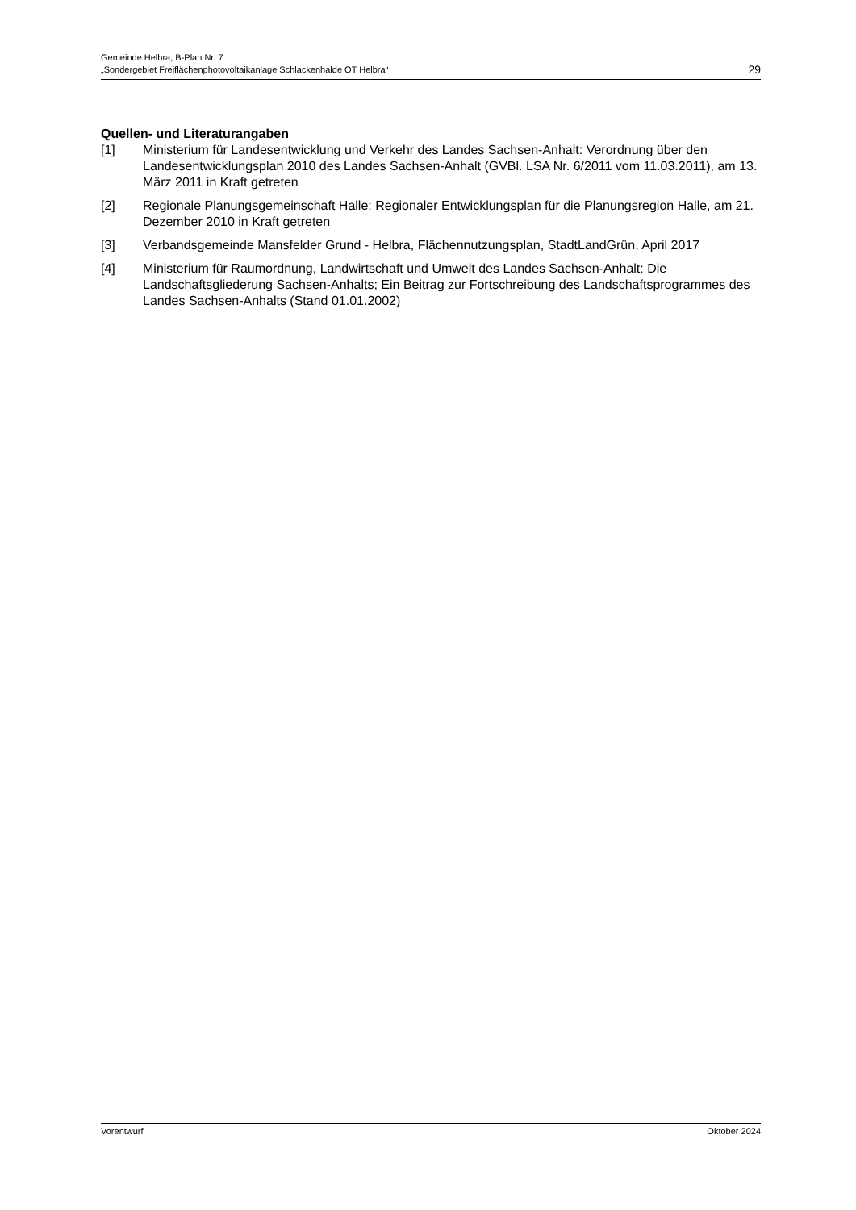Gemeinde Helbra, B-Plan Nr. 7
„Sondergebiet Freiflächenphotovoltaikanlage Schlackenhalde OT Helbra“29
Quellen- und Literaturangaben
[1] Ministerium für Landesentwicklung und Verkehr des Landes Sachsen-Anhalt: Verordnung über den Landesentwicklungsplan 2010 des Landes Sachsen-Anhalt (GVBl. LSA Nr. 6/2011 vom 11.03.2011), am 13. März 2011 in Kraft getreten
[2] Regionale Planungsgemeinschaft Halle: Regionaler Entwicklungsplan für die Planungsregion Halle, am 21. Dezember 2010 in Kraft getreten
[3] Verbandsgemeinde Mansfelder Grund - Helbra, Flächennutzungsplan, StadtLandGrün, April 2017
[4] Ministerium für Raumordnung, Landwirtschaft und Umwelt des Landes Sachsen-Anhalt: Die Landschaftsgliederung Sachsen-Anhalts; Ein Beitrag zur Fortschreibung des Landschaftsprogrammes des Landes Sachsen-Anhalts (Stand 01.01.2002)
Vorentwurf Oktober 2024